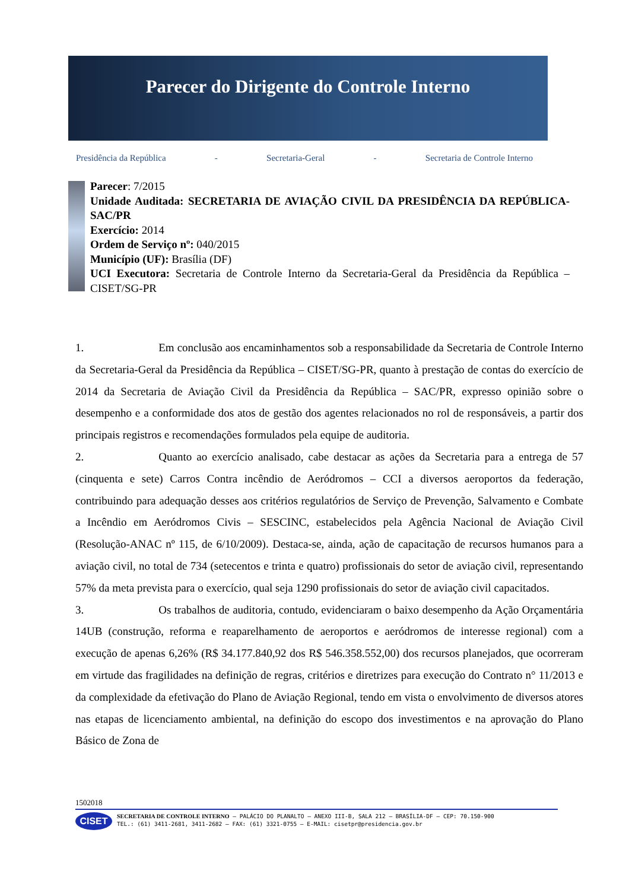Parecer do Dirigente do Controle Interno
Presidência da República - Secretaria-Geral - Secretaria de Controle Interno
Parecer: 7/2015
Unidade Auditada: SECRETARIA DE AVIAÇÃO CIVIL DA PRESIDÊNCIA DA REPÚBLICA- SAC/PR
Exercício: 2014
Ordem de Serviço nº: 040/2015
Município (UF): Brasília (DF)
UCI Executora: Secretaria de Controle Interno da Secretaria-Geral da Presidência da República – CISET/SG-PR
1. Em conclusão aos encaminhamentos sob a responsabilidade da Secretaria de Controle Interno da Secretaria-Geral da Presidência da República – CISET/SG-PR, quanto à prestação de contas do exercício de 2014 da Secretaria de Aviação Civil da Presidência da República – SAC/PR, expresso opinião sobre o desempenho e a conformidade dos atos de gestão dos agentes relacionados no rol de responsáveis, a partir dos principais registros e recomendações formulados pela equipe de auditoria.
2. Quanto ao exercício analisado, cabe destacar as ações da Secretaria para a entrega de 57 (cinquenta e sete) Carros Contra incêndio de Aeródromos – CCI a diversos aeroportos da federação, contribuindo para adequação desses aos critérios regulatórios de Serviço de Prevenção, Salvamento e Combate a Incêndio em Aeródromos Civis – SESCINC, estabelecidos pela Agência Nacional de Aviação Civil (Resolução-ANAC nº 115, de 6/10/2009). Destaca-se, ainda, ação de capacitação de recursos humanos para a aviação civil, no total de 734 (setecentos e trinta e quatro) profissionais do setor de aviação civil, representando 57% da meta prevista para o exercício, qual seja 1290 profissionais do setor de aviação civil capacitados.
3. Os trabalhos de auditoria, contudo, evidenciaram o baixo desempenho da Ação Orçamentária 14UB (construção, reforma e reaparelhamento de aeroportos e aeródromos de interesse regional) com a execução de apenas 6,26% (R$ 34.177.840,92 dos R$ 546.358.552,00) dos recursos planejados, que ocorreram em virtude das fragilidades na definição de regras, critérios e diretrizes para execução do Contrato n° 11/2013 e da complexidade da efetivação do Plano de Aviação Regional, tendo em vista o envolvimento de diversos atores nas etapas de licenciamento ambiental, na definição do escopo dos investimentos e na aprovação do Plano Básico de Zona de
1502018
CISET
SECRETARIA DE CONTROLE INTERNO – PALÁCIO DO PLANALTO – ANEXO III-B, SALA 212 – BRASÍLIA-DF – CEP: 70.150-900
TEL.: (61) 3411-2681, 3411-2682 – FAX: (61) 3321-0755 – E-MAIL: cisetpr@presidencia.gov.br